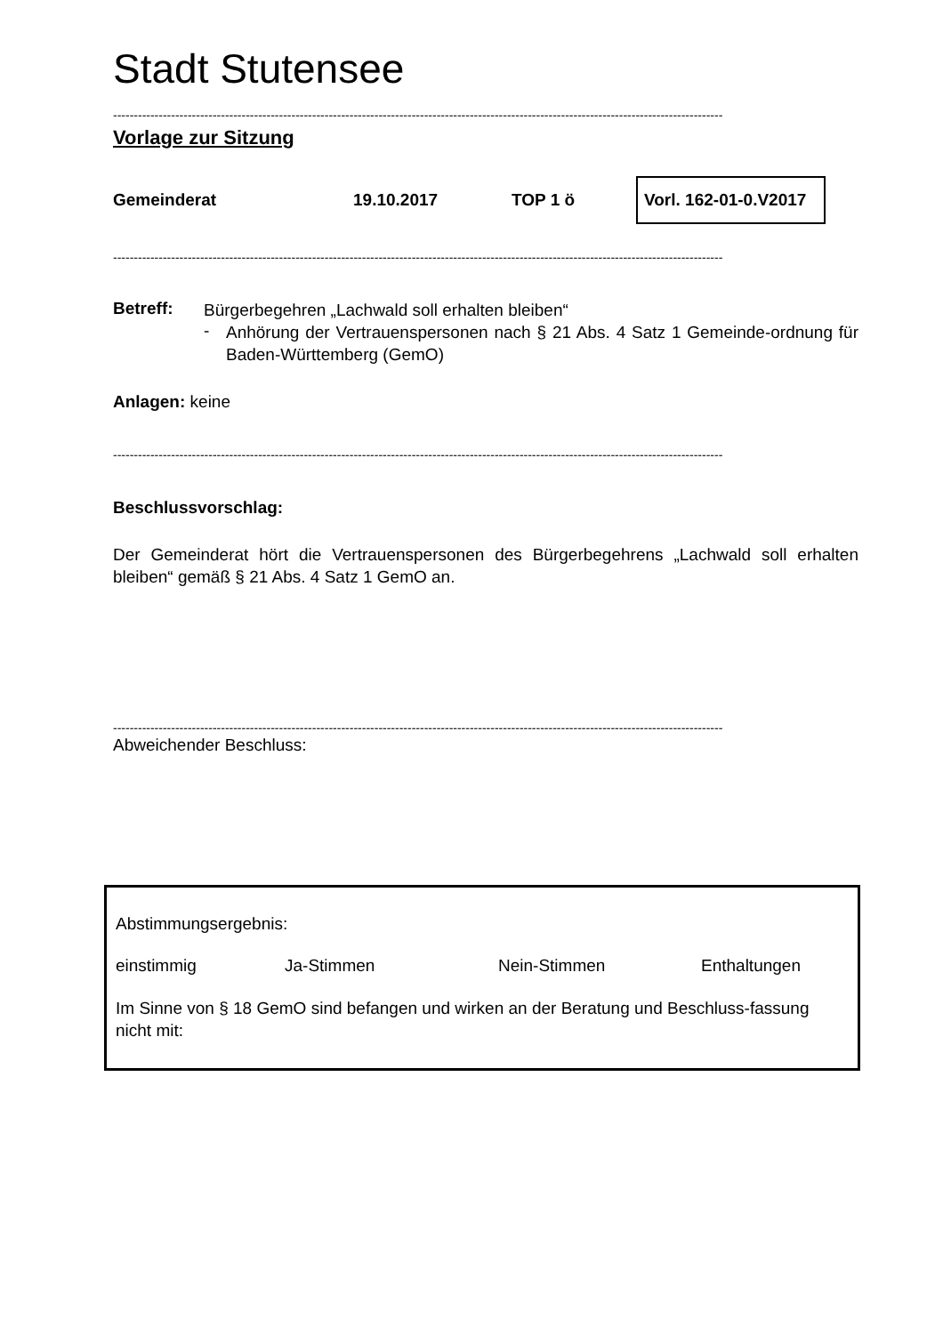Stadt Stutensee
---------------------------------------------------------------------------------------------------------------------------------------------------
Vorlage zur Sitzung
Gemeinderat 19.10.2017 TOP 1 ö Vorl. 162-01-0.V2017
---------------------------------------------------------------------------------------------------------------------------------------------------
Betreff:
Bürgerbegehren „Lachwald soll erhalten bleiben“
-
Anhörung der Vertrauenspersonen nach § 21 Abs. 4 Satz 1 Gemeinde-ordnung für Baden-Württemberg (GemO)
Anlagen: keine
---------------------------------------------------------------------------------------------------------------------------------------------------
Beschlussvorschlag:
Der Gemeinderat hört die Vertrauenspersonen des Bürgerbegehrens „Lachwald soll erhalten bleiben“ gemäß § 21 Abs. 4 Satz 1 GemO an.
---------------------------------------------------------------------------------------------------------------------------------------------------
Abweichender Beschluss:
Abstimmungsergebnis:
einstimmig Ja-Stimmen Nein-Stimmen Enthaltungen
Im Sinne von § 18 GemO sind befangen und wirken an der Beratung und Beschluss-fassung nicht mit: